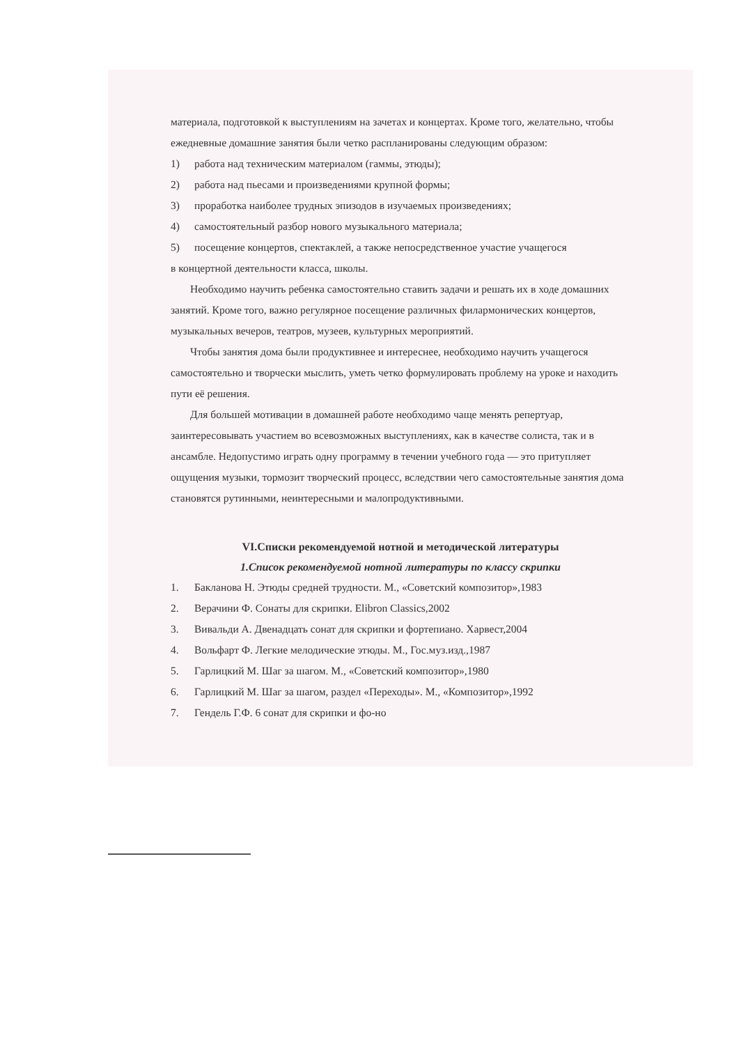материала, подготовкой к выступлениям на зачетах и концертах. Кроме того, желательно, чтобы ежедневные домашние занятия были четко распланированы следующим образом:
1) работа над техническим материалом (гаммы, этюды);
2) работа над пьесами и произведениями крупной формы;
3) проработка наиболее трудных эпизодов в изучаемых произведениях;
4) самостоятельный разбор нового музыкального материала;
5) посещение концертов, спектаклей, а также непосредственное участие учащегося
в концертной деятельности класса, школы.
Необходимо научить ребенка самостоятельно ставить задачи и решать их в ходе домашних занятий. Кроме того, важно регулярное посещение различных филармонических концертов, музыкальных вечеров, театров, музеев, культурных мероприятий.
Чтобы занятия дома были продуктивнее и интереснее, необходимо научить учащегося самостоятельно и творчески мыслить, уметь четко формулировать проблему на уроке и находить пути её решения.
Для большей мотивации в домашней работе необходимо чаще менять репертуар, заинтересовывать участием во всевозможных выступлениях, как в качестве солиста, так и в ансамбле. Недопустимо играть одну программу в течении учебного года — это притупляет ощущения музыки, тормозит творческий процесс, вследствии чего самостоятельные занятия дома становятся рутинными, неинтересными и малопродуктивными.
VI.Списки рекомендуемой нотной и методической литературы
1.Список рекомендуемой нотной литературы по классу скрипки
1. Бакланова Н. Этюды средней трудности. М., «Советский композитор»,1983
2. Верачини Ф. Сонаты для скрипки. Elibron Classics,2002
3. Вивальди А. Двенадцать сонат для скрипки и фортепиано. Харвест,2004
4. Вольфарт Ф. Легкие мелодические этюды. М., Гос.муз.изд.,1987
5. Гарлицкий М. Шаг за шагом. М., «Советский композитор»,1980
6. Гарлицкий М. Шаг за шагом, раздел «Переходы». М., «Композитор»,1992
7. Гендель Г.Ф. 6 сонат для скрипки и фо-но